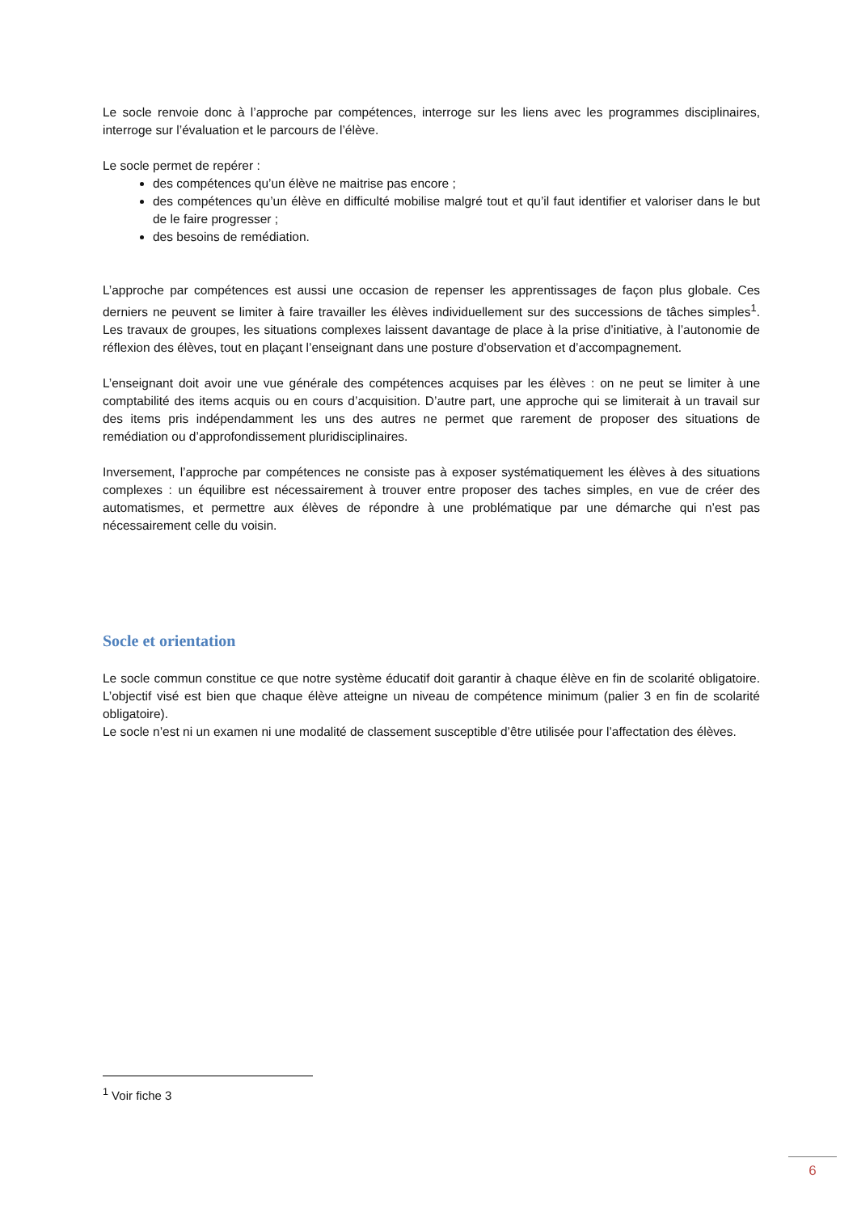Le socle renvoie donc à l’approche par compétences, interroge sur les liens avec les programmes disciplinaires, interroge sur l’évaluation et le parcours de l’élève.
Le socle permet de repérer :
des compétences qu’un élève ne maitrise pas encore ;
des compétences qu’un élève en difficulté mobilise malgré tout et qu’il faut identifier et valoriser dans le but de le faire progresser ;
des besoins de remédiation.
L’approche par compétences est aussi une occasion de repenser les apprentissages de façon plus globale. Ces derniers ne peuvent se limiter à faire travailler les élèves individuellement sur des successions de tâches simples<sup>1</sup>. Les travaux de groupes, les situations complexes laissent davantage de place à la prise d’initiative, à l’autonomie de réflexion des élèves, tout en plaçant l’enseignant dans une posture d’observation et d’accompagnement.
L’enseignant doit avoir une vue générale des compétences acquises par les élèves : on ne peut se limiter à une comptabilité des items acquis ou en cours d’acquisition. D’autre part, une approche qui se limiterait à un travail sur des items pris indépendamment les uns des autres ne permet que rarement de proposer des situations de remédiation ou d’approfondissement pluridisciplinaires.
Inversement, l’approche par compétences ne consiste pas à exposer systématiquement les élèves à des situations complexes : un équilibre est nécessairement à trouver entre proposer des taches simples, en vue de créer des automatismes, et permettre aux élèves de répondre à une problématique par une démarche qui n’est pas nécessairement celle du voisin.
Socle et orientation
Le socle commun constitue ce que notre système éducatif doit garantir à chaque élève en fin de scolarité obligatoire. L’objectif visé est bien que chaque élève atteigne un niveau de compétence minimum (palier 3 en fin de scolarité obligatoire).
Le socle n’est ni un examen ni une modalité de classement susceptible d’être utilisée pour l’affectation des élèves.
<sup>1</sup> Voir fiche 3
6